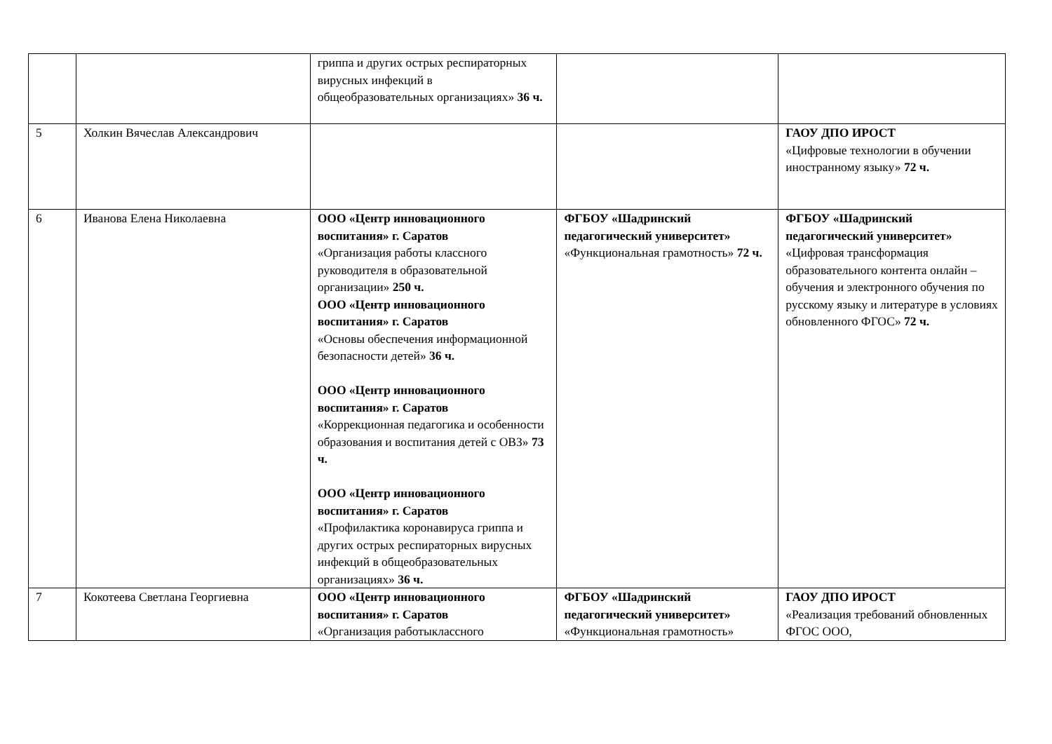| | | гриппа и других острых респираторных вирусных инфекций в общеобразовательных организациях» 36 ч. | | |
| 5 | Холкин Вячеслав Александрович | | | ГАОУ ДПО ИРОСТ «Цифровые технологии в обучении иностранному языку» 72 ч. |
| 6 | Иванова Елена Николаевна | ООО «Центр инновационного воспитания» г. Саратов «Организация работы классного руководителя в образовательной организации» 250 ч. ООО «Центр инновационного воспитания» г. Саратов «Основы обеспечения информационной безопасности детей» 36 ч. ООО «Центр инновационного воспитания» г. Саратов «Коррекционная педагогика и особенности образования и воспитания детей с ОВЗ» 73 ч. ООО «Центр инновационного воспитания» г. Саратов «Профилактика коронавируса гриппа и других острых респираторных вирусных инфекций в общеобразовательных организациях» 36 ч. | ФГБОУ «Шадринский педагогический университет» «Функциональная грамотность» 72 ч. | ФГБОУ «Шадринский педагогический университет» «Цифровая трансформация образовательного контента онлайн – обучения и электронного обучения по русскому языку и литературе в условиях обновленного ФГОС» 72 ч. |
| 7 | Кокотеева Светлана Георгиевна | ООО «Центр инновационного воспитания» г. Саратов «Организация работыклассного | ФГБОУ «Шадринский педагогический университет» «Функциональная грамотность» | ГАОУ ДПО ИРОСТ «Реализация требований обновленных ФГОС ООО, |